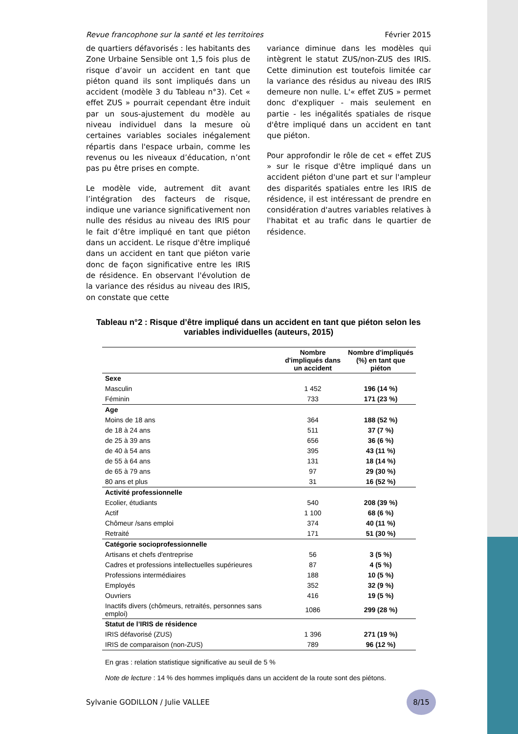Revue francophone sur la santé et les territoires Février 2015
de quartiers défavorisés : les habitants des Zone Urbaine Sensible ont 1,5 fois plus de risque d’avoir un accident en tant que piéton quand ils sont impliqués dans un accident (modèle 3 du Tableau n°3). Cet « effet ZUS » pourrait cependant être induit par un sous-ajustement du modèle au niveau individuel dans la mesure où certaines variables sociales inégalement répartis dans l'espace urbain, comme les revenus ou les niveaux d’éducation, n’ont pas pu être prises en compte.
Le modèle vide, autrement dit avant l’intégration des facteurs de risque, indique une variance significativement non nulle des résidus au niveau des IRIS pour le fait d’être impliqué en tant que piéton dans un accident. Le risque d'être impliqué dans un accident en tant que piéton varie donc de façon significative entre les IRIS de résidence. En observant l'évolution de la variance des résidus au niveau des IRIS, on constate que cette
variance diminue dans les modèles qui intègrent le statut ZUS/non-ZUS des IRIS. Cette diminution est toutefois limitée car la variance des résidus au niveau des IRIS demeure non nulle. L'« effet ZUS » permet donc d'expliquer - mais seulement en partie - les inégalités spatiales de risque d'être impliqué dans un accident en tant que piéton.
Pour approfondir le rôle de cet « effet ZUS » sur le risque d'être impliqué dans un accident piéton d'une part et sur l'ampleur des disparités spatiales entre les IRIS de résidence, il est intéressant de prendre en considération d'autres variables relatives à l'habitat et au trafic dans le quartier de résidence.
Tableau n°2 : Risque d’être impliqué dans un accident en tant que piéton selon les variables individuelles (auteurs, 2015)
| | Nombre d'impliqués dans un accident | Nombre d'impliqués (%) en tant que piéton |
| --- | --- | --- |
| Sexe | | |
| Masculin | 1 452 | 196 (14 %) |
| Féminin | 733 | 171 (23 %) |
| Age | | |
| Moins de 18 ans | 364 | 188 (52 %) |
| de 18 à 24 ans | 511 | 37 (7 %) |
| de 25 à 39 ans | 656 | 36 (6 %) |
| de 40 à 54 ans | 395 | 43 (11 %) |
| de 55 à 64 ans | 131 | 18 (14 %) |
| de 65 à 79 ans | 97 | 29 (30 %) |
| 80 ans et plus | 31 | 16 (52 %) |
| Activité professionnelle | | |
| Ecolier, étudiants | 540 | 208 (39 %) |
| Actif | 1 100 | 68 (6 %) |
| Chômeur /sans emploi | 374 | 40 (11 %) |
| Retraité | 171 | 51 (30 %) |
| Catégorie socioprofessionnelle | | |
| Artisans et chefs d'entreprise | 56 | 3 (5 %) |
| Cadres et professions intellectuelles supérieures | 87 | 4 (5 %) |
| Professions intermédiaires | 188 | 10 (5 %) |
| Employés | 352 | 32 (9 %) |
| Ouvriers | 416 | 19 (5 %) |
| Inactifs divers (chômeurs, retraités, personnes sans emploi) | 1086 | 299 (28 %) |
| Statut de l’IRIS de résidence | | |
| IRIS défavorisé (ZUS) | 1 396 | 271 (19 %) |
| IRIS de comparaison (non-ZUS) | 789 | 96 (12 %) |
En gras : relation statistique significative au seuil de 5 %
Note de lecture : 14 % des hommes impliqués dans un accident de la route sont des piétons.
Sylvanie GODILLON / Julie VALLEE 8/15